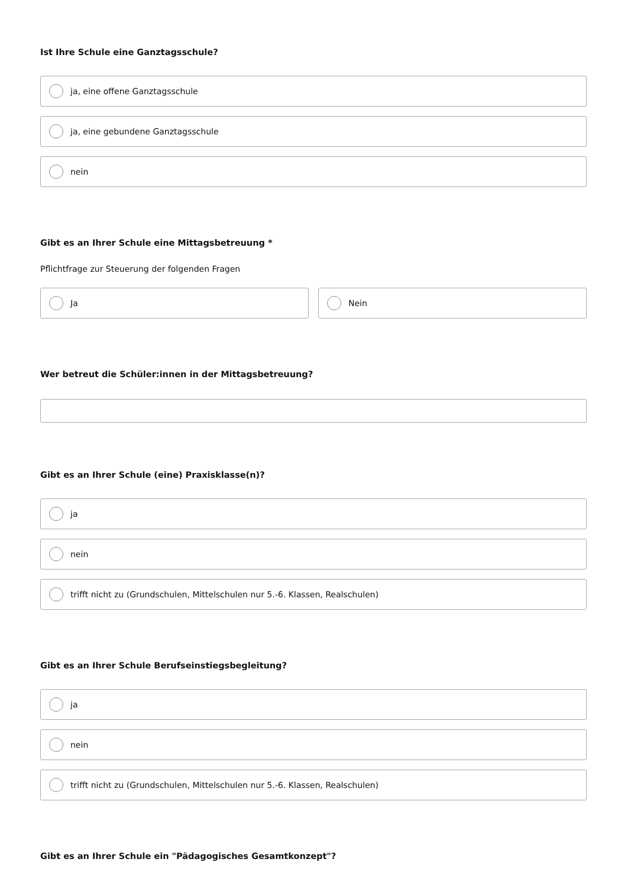Ist Ihre Schule eine Ganztagsschule?
ja, eine offene Ganztagsschule
ja, eine gebundene Ganztagsschule
nein
Gibt es an Ihrer Schule eine Mittagsbetreuung *
Pflichtfrage zur Steuerung der folgenden Fragen
Ja Nein
Wer betreut die Schüler:innen in der Mittagsbetreuung?
Gibt es an Ihrer Schule (eine) Praxisklasse(n)?
ja
nein
trifft nicht zu (Grundschulen, Mittelschulen nur 5.-6. Klassen, Realschulen)
Gibt es an Ihrer Schule Berufseinstiegsbegleitung?
ja
nein
trifft nicht zu (Grundschulen, Mittelschulen nur 5.-6. Klassen, Realschulen)
Gibt es an Ihrer Schule ein "Pädagogisches Gesamtkonzept"?